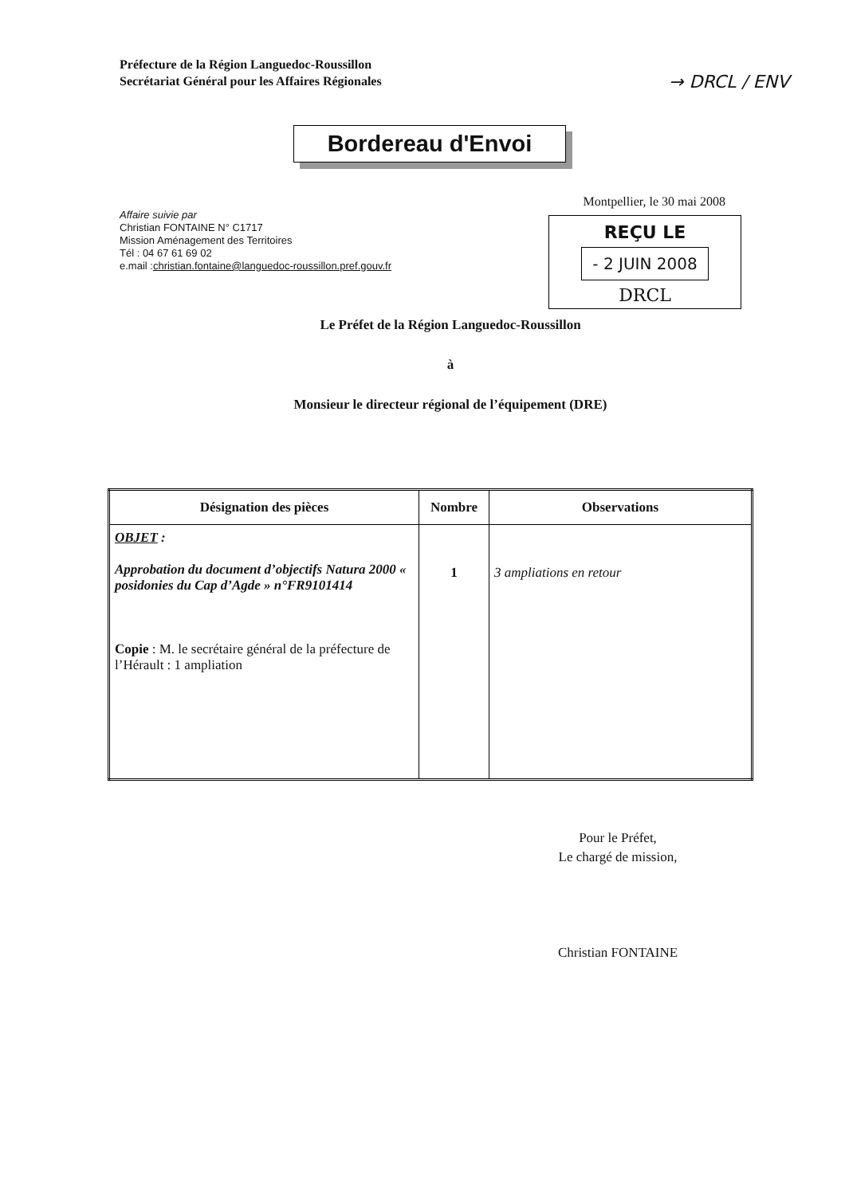Préfecture de la Région Languedoc-Roussillon
Secrétariat Général pour les Affaires Régionales
→ DRCL / ENV
Bordereau d'Envoi
Montpellier, le 30 mai 2008
REÇU LE
- 2 JUIN 2008
DRCL
Affaire suivie par
Christian FONTAINE N° C1717
Mission Aménagement des Territoires
Tél : 04 67 61 69 02
e.mail :christian.fontaine@languedoc-roussillon.pref.gouv.fr
Le Préfet de la Région Languedoc-Roussillon
à
Monsieur le directeur régional de l’équipement (DRE)
| Désignation des pièces | Nombre | Observations |
| --- | --- | --- |
| OBJET : Approbation du document d’objectifs Natura 2000 « posidonies du Cap d’Agde » n°FR9101414 Copie : M. le secrétaire général de la préfecture de l’Hérault : 1 ampliation | 1 | 3 ampliations en retour |
Pour le Préfet,
Le chargé de mission,
Christian FONTAINE